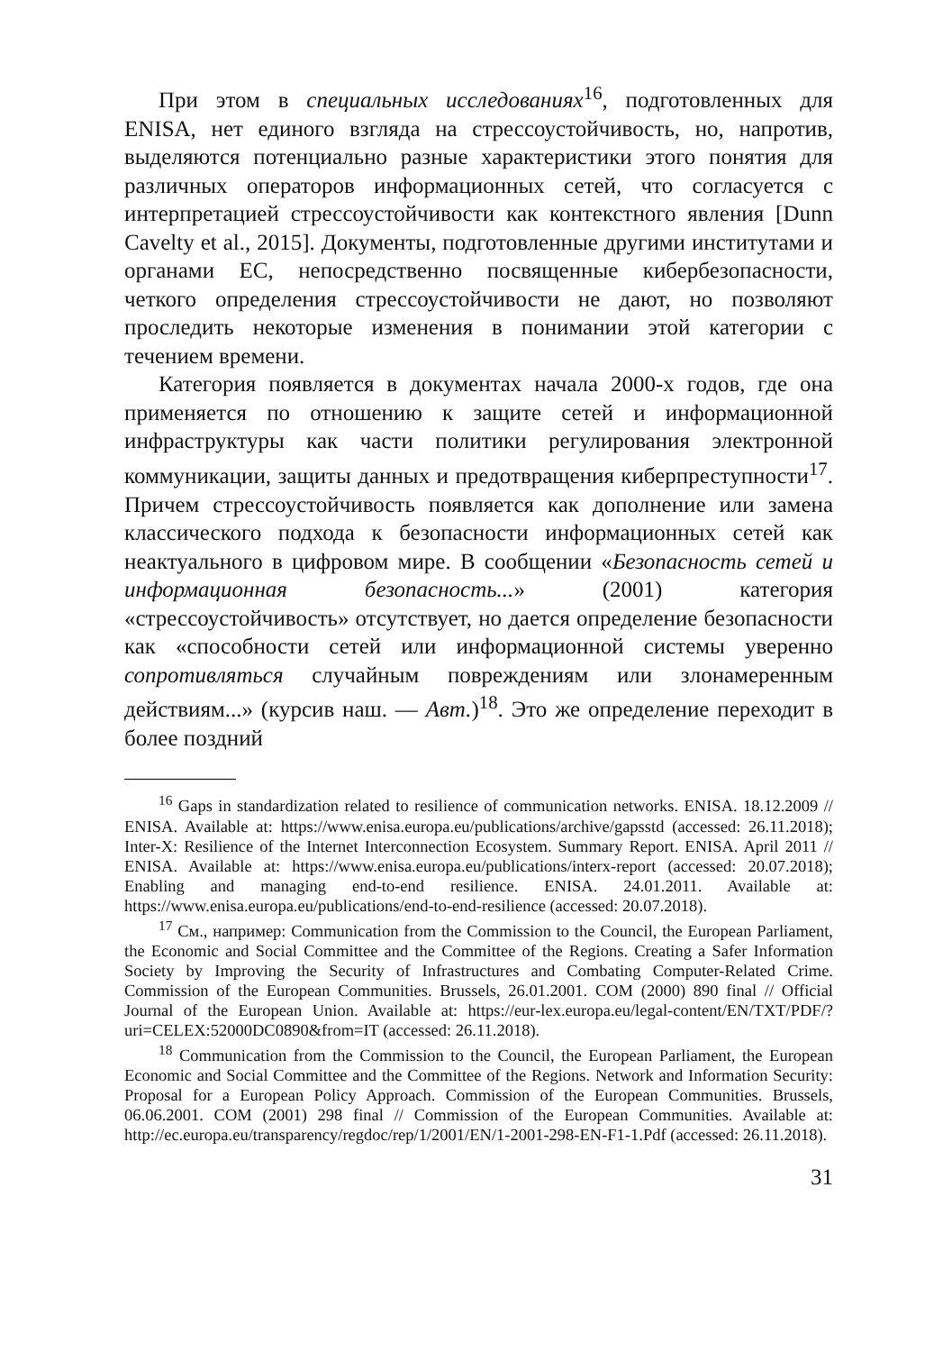При этом в специальных исследованиях<sup>16</sup>, подготовленных для ENISA, нет единого взгляда на стрессоустойчивость, но, напротив, выделяются потенциально разные характеристики этого понятия для различных операторов информационных сетей, что согласуется с интерпретацией стрессоустойчивости как контекстного явления [Dunn Cavelty et al., 2015]. Документы, подготовленные другими институтами и органами ЕС, непосредственно посвященные кибербезопасности, четкого определения стрессоустойчивости не дают, но позволяют проследить некоторые изменения в понимании этой категории с течением времени.
Категория появляется в документах начала 2000-х годов, где она применяется по отношению к защите сетей и информационной инфраструктуры как части политики регулирования электронной коммуникации, защиты данных и предотвращения киберпреступности<sup>17</sup>. Причем стрессоустойчивость появляется как дополнение или замена классического подхода к безопасности информационных сетей как неактуального в цифровом мире. В сообщении «Безопасность сетей и информационная безопасность...» (2001) категория «стрессоустойчивость» отсутствует, но дается определение безопасности как «способности сетей или информационной системы уверенно сопротивляться случайным повреждениям или злонамеренным действиям...» (курсив наш. — Авт.)<sup>18</sup>. Это же определение переходит в более поздний
<sup>16</sup> Gaps in standardization related to resilience of communication networks. ENISA. 18.12.2009 // ENISA. Available at: https://www.enisa.europa.eu/publications/archive/gapsstd (accessed: 26.11.2018); Inter-X: Resilience of the Internet Interconnection Ecosystem. Summary Report. ENISA. April 2011 // ENISA. Available at: https://www.enisa.europa.eu/publications/interx-report (accessed: 20.07.2018); Enabling and managing end-to-end resilience. ENISA. 24.01.2011. Available at: https://www.enisa.europa.eu/publications/end-to-end-resilience (accessed: 20.07.2018).
<sup>17</sup> См., например: Communication from the Commission to the Council, the European Parliament, the Economic and Social Committee and the Committee of the Regions. Creating a Safer Information Society by Improving the Security of Infrastructures and Combating Computer-Related Crime. Commission of the European Communities. Brussels, 26.01.2001. COM (2000) 890 final // Official Journal of the European Union. Available at: https://eur-lex.europa.eu/legal-content/EN/TXT/PDF/?uri=CELEX:52000DC0890&from=IT (accessed: 26.11.2018).
<sup>18</sup> Communication from the Commission to the Council, the European Parliament, the European Economic and Social Committee and the Committee of the Regions. Network and Information Security: Proposal for a European Policy Approach. Commission of the European Communities. Brussels, 06.06.2001. COM (2001) 298 final // Commission of the European Communities. Available at: http://ec.europa.eu/transparency/regdoc/rep/1/2001/EN/1-2001-298-EN-F1-1.Pdf (accessed: 26.11.2018).
31